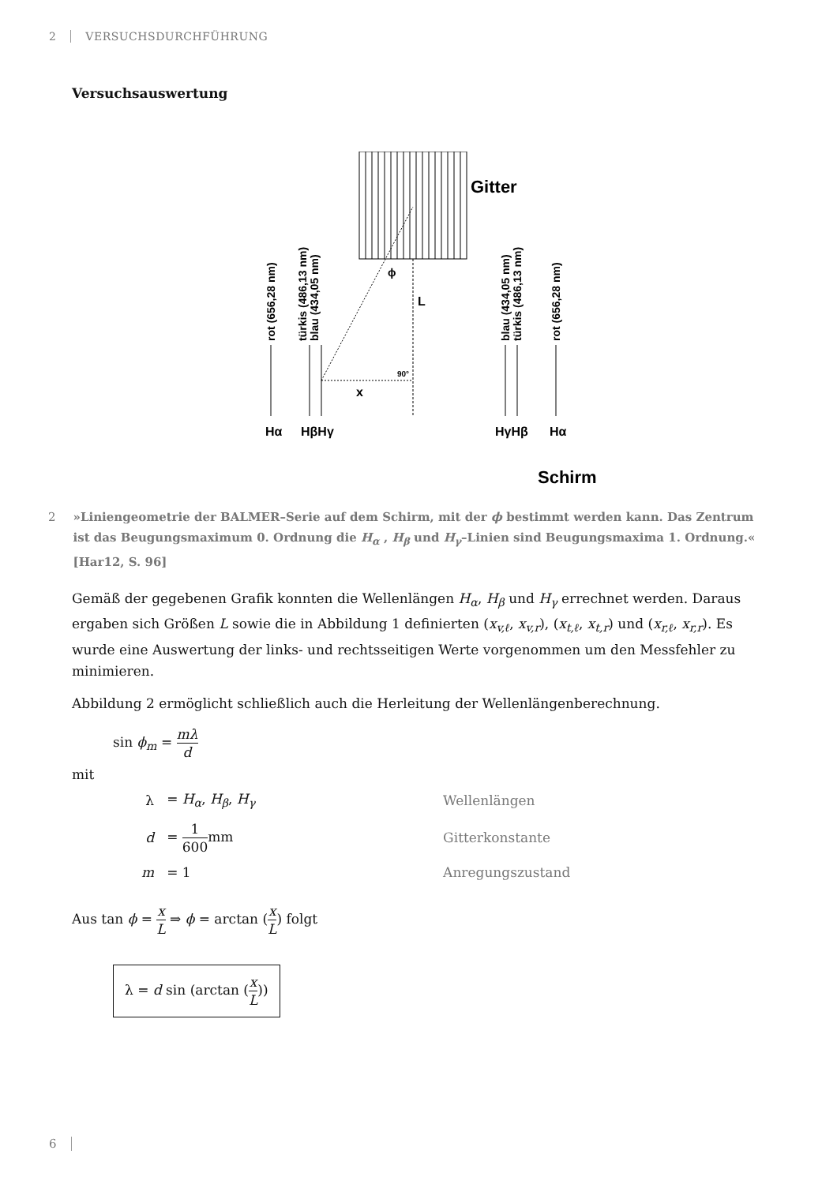2 VERSUCHSDURCHFÜHRUNG
Versuchsauswertung
Gitter
ϕ
L
90°
x
Hα
HβHγ
HγHβ
Hα
Schirm
rot (656,28 nm)
türkis (486,13 nm)
blau (434,05 nm)
blau (434,05 nm)
türkis (486,13 nm)
rot (656,28 nm)
2 »Liniengeometrie der BALMER–Serie auf dem Schirm, mit der ϕ bestimmt werden kann. Das Zentrum ist das Beugungsmaximum 0. Ordnung die H<sub>α</sub> , H<sub>β</sub> und H<sub>γ</sub>–Linien sind Beugungsmaxima 1. Ordnung.« [Har12, S. 96]
Gemäß der gegebenen Grafik konnten die Wellenlängen H<sub>α</sub>, H<sub>β</sub> und H<sub>γ</sub> errechnet werden. Daraus ergaben sich Größen L sowie die in Abbildung 1 definierten (x<sub>v,ℓ</sub>, x<sub>v,r</sub>), (x<sub>t,ℓ</sub>, x<sub>t,r</sub>) und (x<sub>r,ℓ</sub>, x<sub>r,r</sub>). Es wurde eine Auswertung der links- und rechtsseitigen Werte vorgenommen um den Messfehler zu minimieren.
Abbildung 2 ermöglicht schließlich auch die Herleitung der Wellenlängenberechnung.
sin ϕ<sub>m</sub> = mλ d
mit
| λ | = H<sub>α</sub> , H<sub>β</sub> , H<sub>γ</sub> | Wellenlängen |
| d | = 1 600 mm | Gitterkonstante |
| m | = 1 | Anregungszustand |
Aus tan ϕ = x L ⇒ ϕ = arctan (x L) folgt
λ = d sin (arctan (x L))
6